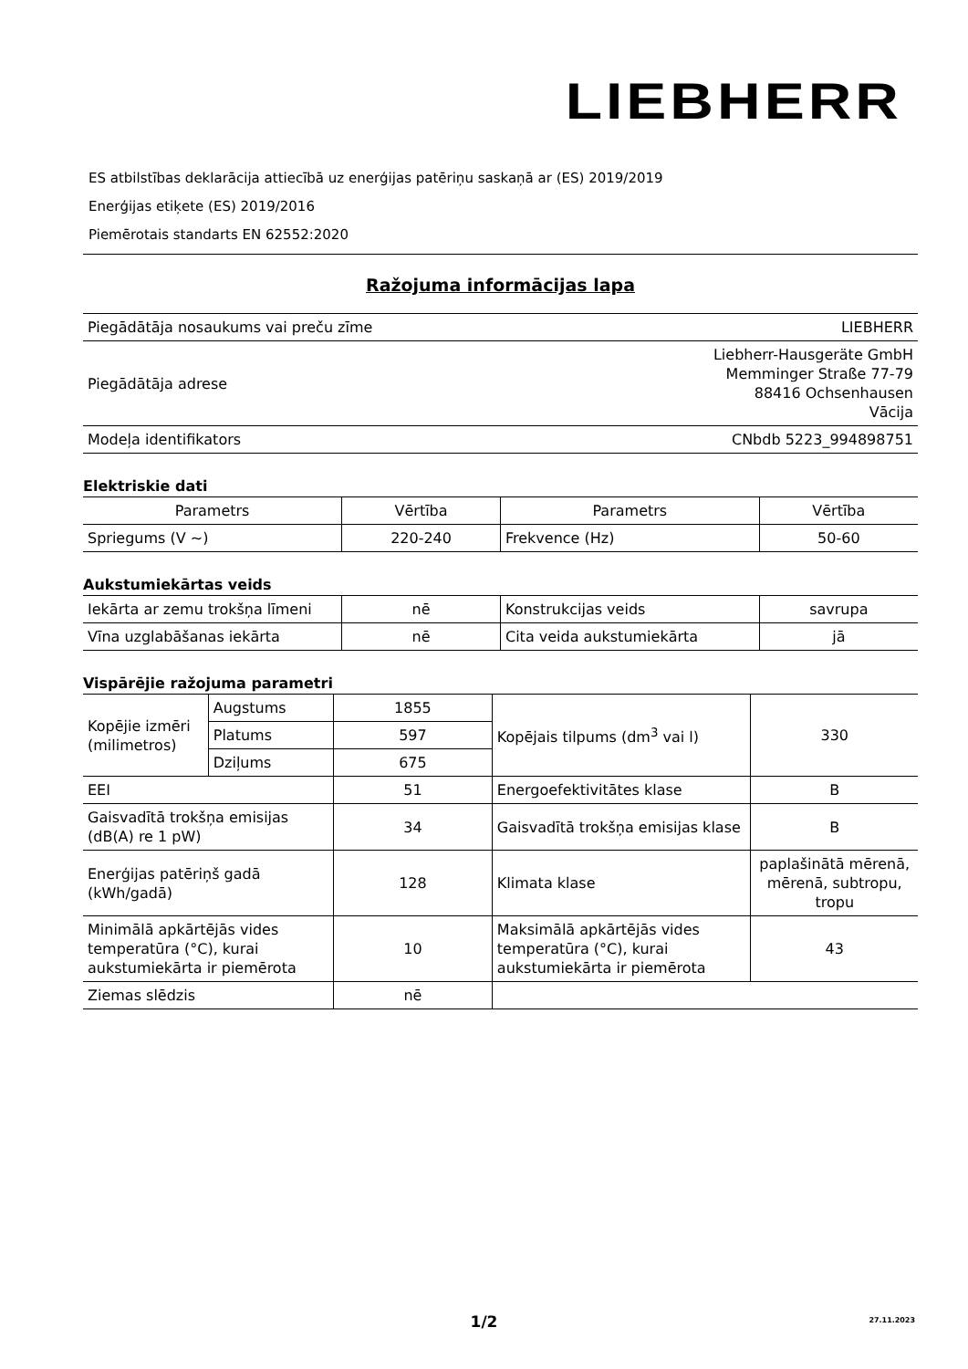LIEBHERR
ES atbilstības deklarācija attiecībā uz enerģijas patēriņu saskaņā ar (ES) 2019/2019
Enerģijas etiķete (ES) 2019/2016
Piemērotais standarts EN 62552:2020
Ražojuma informācijas lapa
| Piegādātāja nosaukums vai preču zīme | LIEBHERR |
| Piegādātāja adrese | Liebherr-Hausgeräte GmbH Memminger Straße 77-79 88416 Ochsenhausen Vācija |
| Modeļa identifikators | CNbdb 5223_994898751 |
Elektriskie dati
| Parametrs | Vērtība | Parametrs | Vērtība |
| --- | --- | --- | --- |
| Spriegums (V ~) | 220-240 | Frekvence (Hz) | 50-60 |
Aukstumiekārtas veids
| Iekārta ar zemu trokšņa līmeni | nē | Konstrukcijas veids | savrupa |
| Vīna uzglabāšanas iekārta | nē | Cita veida aukstumiekārta | jā |
Vispārējie ražojuma parametri
| Kopējie izmēri (milimetros) | Augstums | 1855 | Kopējais tilpums (dm<sup>3</sup> vai l) | 330 |
| | Platums | 597 | | |
| | Dziļums | 675 | | |
| EEI | | 51 | Energoefektivitātes klase | B |
| Gaisvadītā trokšņa emisijas (dB(A) re 1 pW) | | 34 | Gaisvadītā trokšņa emisijas klase | B |
| Enerģijas patēriņš gadā (kWh/gadā) | | 128 | Klimata klase | paplašinātā mērenā, mērenā, subtropu, tropu |
| Minimālā apkārtējās vides temperatūra (°C), kurai aukstumiekārta ir piemērota | | 10 | Maksimālā apkārtējās vides temperatūra (°C), kurai aukstumiekārta ir piemērota | 43 |
| Ziemas slēdzis | | nē | | |
1/2
27.11.2023